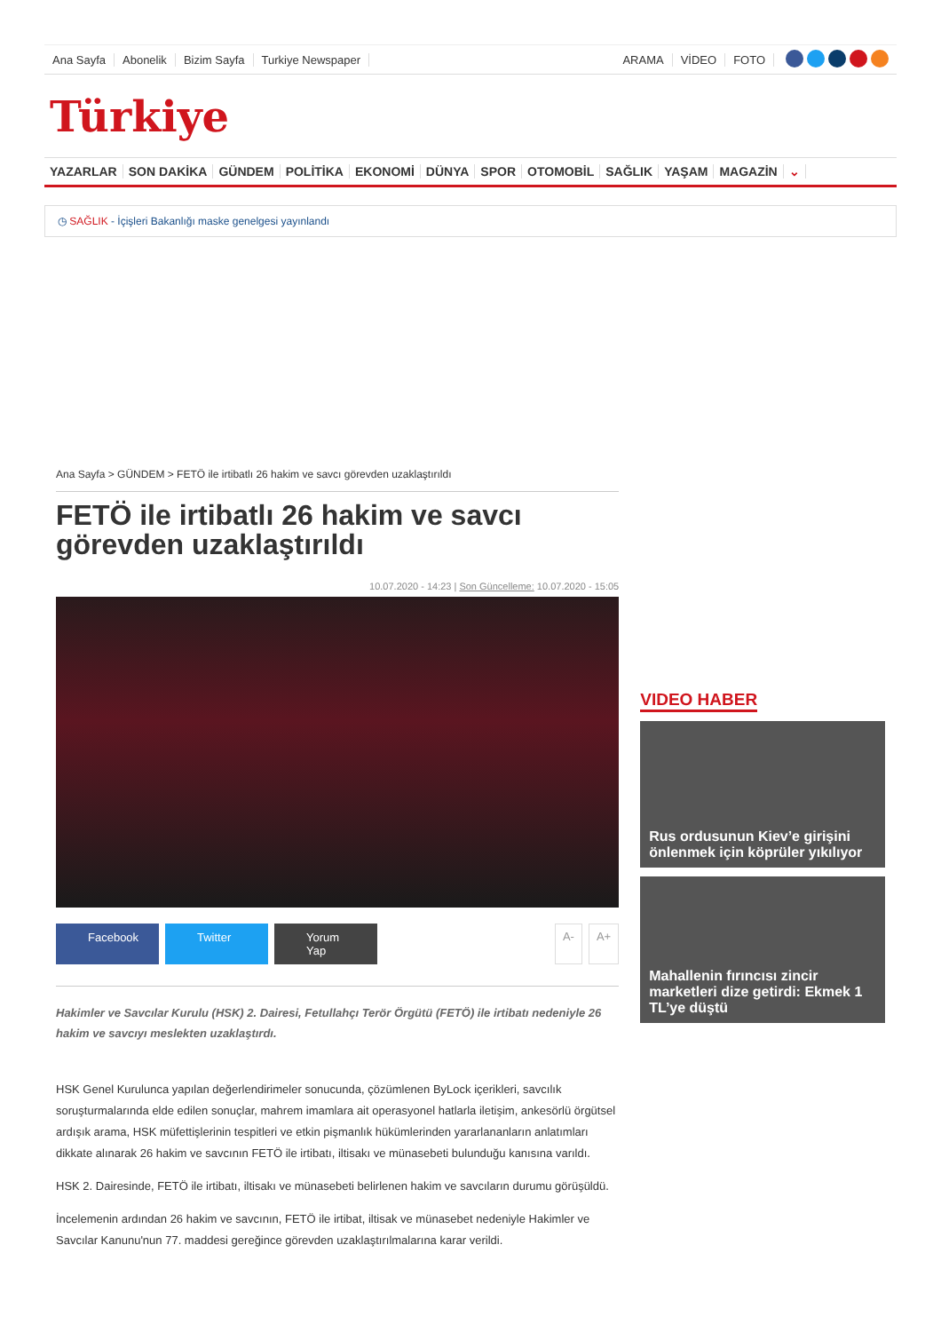Ana Sayfa Abonelik Bizim Sayfa Turkiye Newspaper ARAMA VİDEO FOTO
Türkiye
YAZARLAR SON DAKİKA GÜNDEM POLİTİKA EKONOMİ DÜNYA SPOR OTOMOBİL SAĞLIK YAŞAM MAGAZİN ⌄
◷ SAĞLIK - İçişleri Bakanlığı maske genelgesi yayınlandı
Ana Sayfa > GÜNDEM > FETÖ ile irtibatlı 26 hakim ve savcı görevden uzaklaştırıldı
FETÖ ile irtibatlı 26 hakim ve savcı görevden uzaklaştırıldı
10.07.2020 - 14:23 | Son Güncelleme: 10.07.2020 - 15:05
Facebook Twitter Yorum Yap A- A+
Hakimler ve Savcılar Kurulu (HSK) 2. Dairesi, Fetullahçı Terör Örgütü (FETÖ) ile irtibatı nedeniyle 26 hakim ve savcıyı meslekten uzaklaştırdı.
HSK Genel Kurulunca yapılan değerlendirimeler sonucunda, çözümlenen ByLock içerikleri, savcılık soruşturmalarında elde edilen sonuçlar, mahrem imamlara ait operasyonel hatlarla iletişim, ankesörlü örgütsel ardışık arama, HSK müfettişlerinin tespitleri ve etkin pişmanlık hükümlerinden yararlananların anlatımları dikkate alınarak 26 hakim ve savcının FETÖ ile irtibatı, iltisakı ve münasebeti bulunduğu kanısına varıldı.
HSK 2. Dairesinde, FETÖ ile irtibatı, iltisakı ve münasebeti belirlenen hakim ve savcıların durumu görüşüldü.
İncelemenin ardından 26 hakim ve savcının, FETÖ ile irtibat, iltisak ve münasebet nedeniyle Hakimler ve Savcılar Kanunu'nun 77. maddesi gereğince görevden uzaklaştırılmalarına karar verildi.
VIDEO HABER
Rus ordusunun Kiev’e girişini önlenmek için köprüler yıkılıyor
Mahallenin fırıncısı zincir marketleri dize getirdi: Ekmek 1 TL’ye düştü